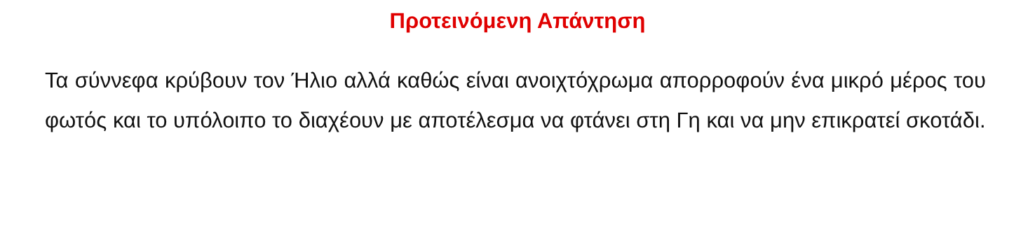Προτεινόμενη Απάντηση
Τα σύννεφα κρύβουν τον Ήλιο αλλά καθώς είναι ανοιχτόχρωμα απορροφούν ένα μικρό μέρος του φωτός και το υπόλοιπο το διαχέουν με αποτέλεσμα να φτάνει στη Γη και να μην επικρατεί σκοτάδι.